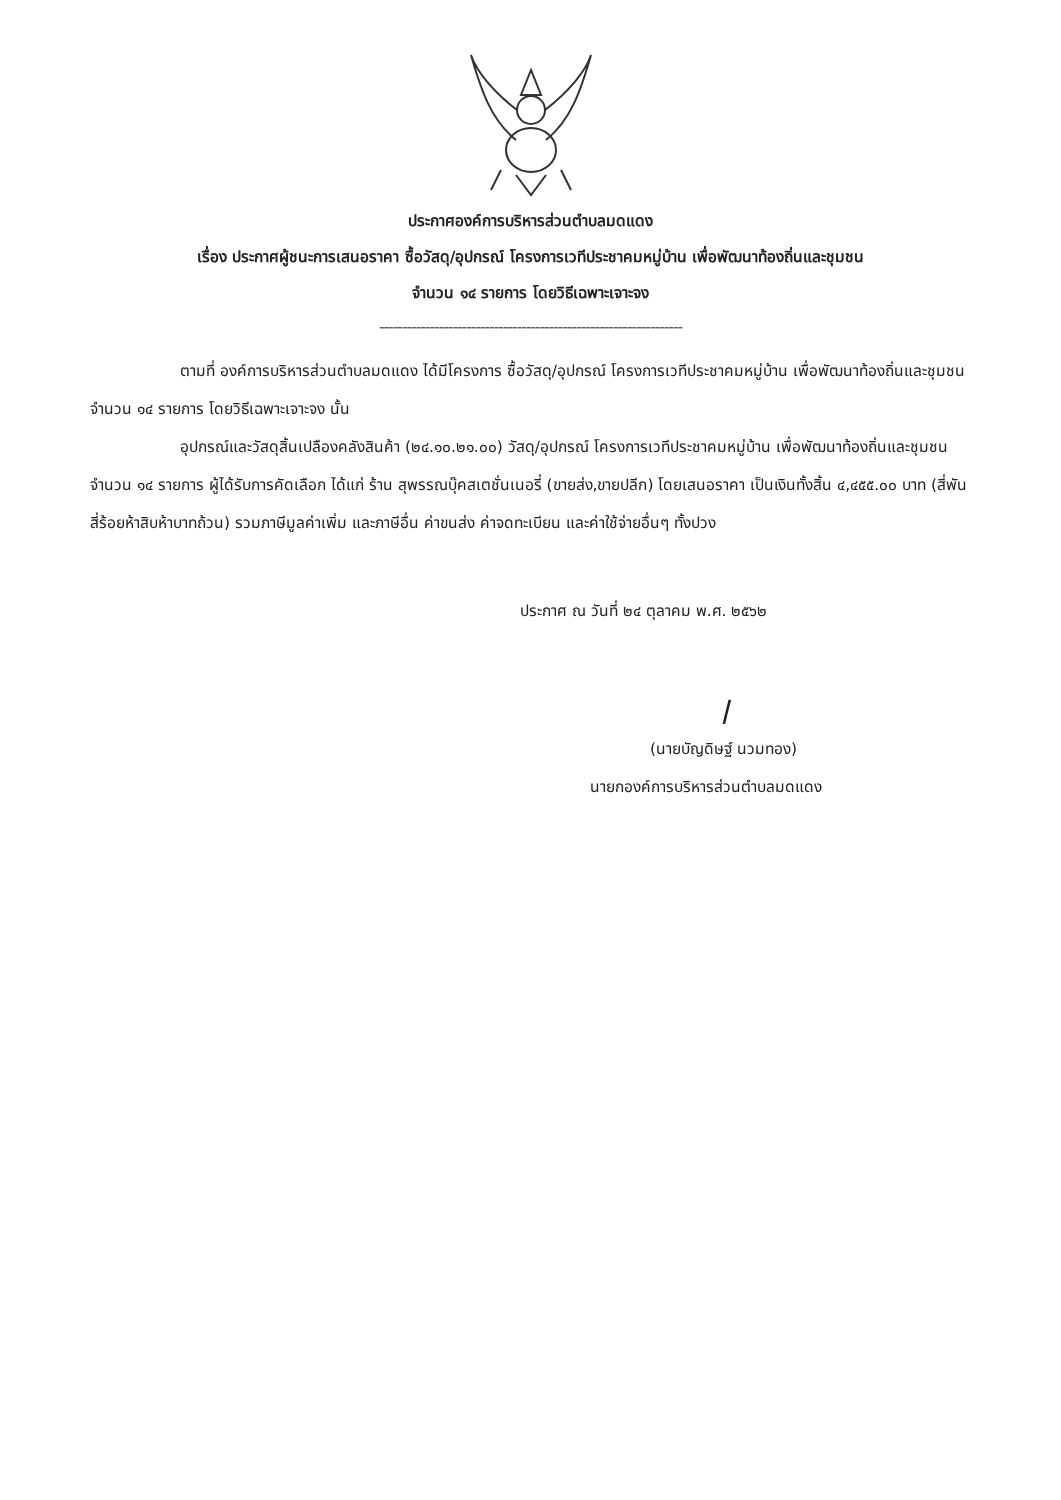ประกาศองค์การบริหารส่วนตำบลมดแดง
เรื่อง ประกาศผู้ชนะการเสนอราคา ซื้อวัสดุ/อุปกรณ์ โครงการเวทีประชาคมหมู่บ้าน เพื่อพัฒนาท้องถิ่นและชุมชน
จำนวน ๑๔ รายการ โดยวิธีเฉพาะเจาะจง
------------------------------------------------------------------
ตามที่ องค์การบริหารส่วนตำบลมดแดง ได้มีโครงการ ซื้อวัสดุ/อุปกรณ์ โครงการเวทีประชาคมหมู่บ้าน เพื่อพัฒนาท้องถิ่นและชุมชน จำนวน ๑๔ รายการ โดยวิธีเฉพาะเจาะจง นั้น
อุปกรณ์และวัสดุสิ้นเปลืองคลังสินค้า (๒๔.๑๐.๒๑.๐๐) วัสดุ/อุปกรณ์ โครงการเวทีประชาคมหมู่บ้าน เพื่อพัฒนาท้องถิ่นและชุมชน จำนวน ๑๔ รายการ ผู้ได้รับการคัดเลือก ได้แก่ ร้าน สุพรรณบุ๊คสเตชั่นเนอรี่ (ขายส่ง,ขายปลีก) โดยเสนอราคา เป็นเงินทั้งสิ้น ๔,๔๕๕.๐๐ บาท (สี่พันสี่ร้อยห้าสิบห้าบาทถ้วน) รวมภาษีมูลค่าเพิ่ม และภาษีอื่น ค่าขนส่ง ค่าจดทะเบียน และค่าใช้จ่ายอื่นๆ ทั้งปวง
ประกาศ ณ วันที่ ๒๔ ตุลาคม พ.ศ. ๒๕๖๒
ꟾ
(นายบัญดิษฐ์ นวมทอง)
นายกองค์การบริหารส่วนตำบลมดแดง